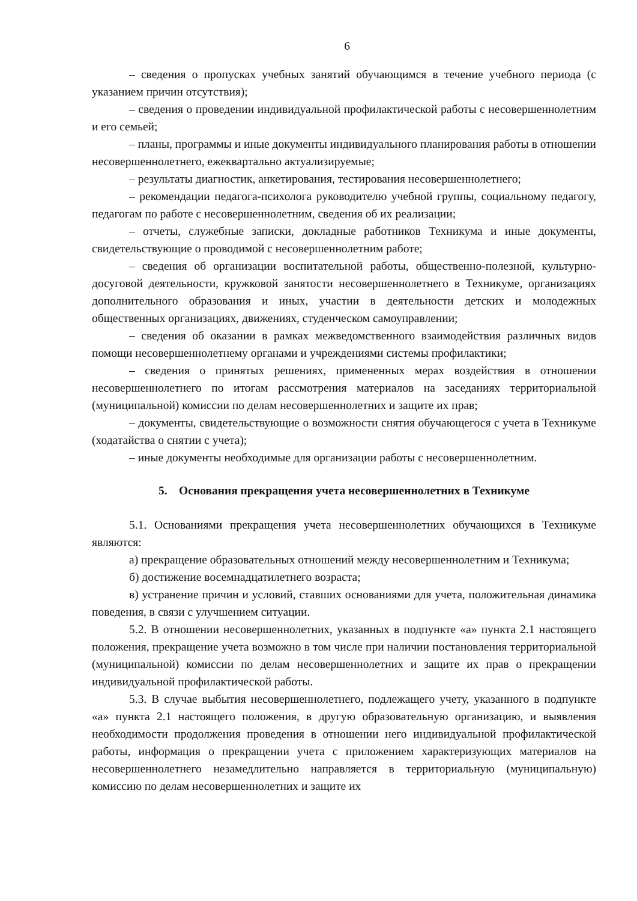6
– сведения о пропусках учебных занятий обучающимся в течение учебного периода (с указанием причин отсутствия);
– сведения о проведении индивидуальной профилактической работы с несовершеннолетним и его семьей;
– планы, программы и иные документы индивидуального планирования работы в отношении несовершеннолетнего, ежеквартально актуализируемые;
– результаты диагностик, анкетирования, тестирования несовершеннолетнего;
– рекомендации педагога-психолога руководителю учебной группы, социальному педагогу, педагогам по работе с несовершеннолетним, сведения об их реализации;
– отчеты, служебные записки, докладные работников Техникума и иные документы, свидетельствующие о проводимой с несовершеннолетним работе;
– сведения об организации воспитательной работы, общественно-полезной, культурно-досуговой деятельности, кружковой занятости несовершеннолетнего в Техникуме, организациях дополнительного образования и иных, участии в деятельности детских и молодежных общественных организациях, движениях, студенческом самоуправлении;
– сведения об оказании в рамках межведомственного взаимодействия различных видов помощи несовершеннолетнему органами и учреждениями системы профилактики;
– сведения о принятых решениях, примененных мерах воздействия в отношении несовершеннолетнего по итогам рассмотрения материалов на заседаниях территориальной (муниципальной) комиссии по делам несовершеннолетних и защите их прав;
– документы, свидетельствующие о возможности снятия обучающегося с учета в Техникуме (ходатайства о снятии с учета);
– иные документы необходимые для организации работы с несовершеннолетним.
5. Основания прекращения учета несовершеннолетних в Техникуме
5.1. Основаниями прекращения учета несовершеннолетних обучающихся в Техникуме являются:
а) прекращение образовательных отношений между несовершеннолетним и Техникума;
б) достижение восемнадцатилетнего возраста;
в) устранение причин и условий, ставших основаниями для учета, положительная динамика поведения, в связи с улучшением ситуации.
5.2. В отношении несовершеннолетних, указанных в подпункте «а» пункта 2.1 настоящего положения, прекращение учета возможно в том числе при наличии постановления территориальной (муниципальной) комиссии по делам несовершеннолетних и защите их прав о прекращении индивидуальной профилактической работы.
5.3. В случае выбытия несовершеннолетнего, подлежащего учету, указанного в подпункте «а» пункта 2.1 настоящего положения, в другую образовательную организацию, и выявления необходимости продолжения проведения в отношении него индивидуальной профилактической работы, информация о прекращении учета с приложением характеризующих материалов на несовершеннолетнего незамедлительно направляется в территориальную (муниципальную) комиссию по делам несовершеннолетних и защите их